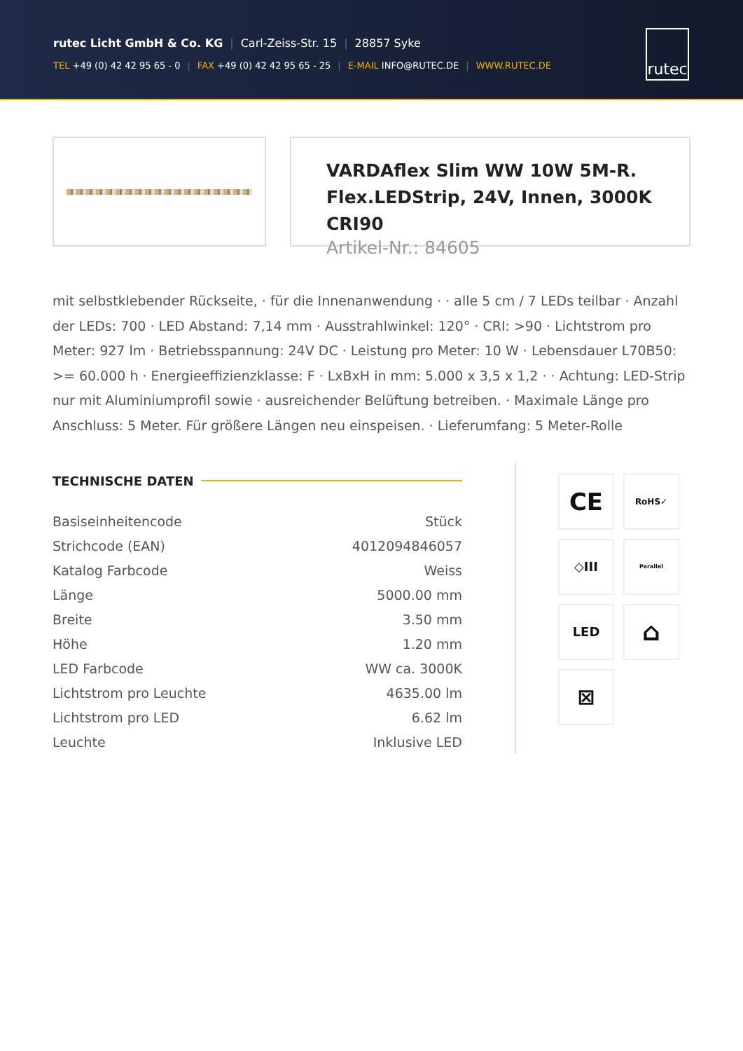rutec Licht GmbH & Co. KG | Carl-Zeiss-Str. 15 | 28857 Syke
TEL +49 (0) 42 42 95 65 - 0 | FAX +49 (0) 42 42 95 65 - 25 | E-MAIL INFO@RUTEC.DE | WWW.RUTEC.DE
rutec
VARDAflex Slim WW 10W 5M-R.
Flex.LEDStrip, 24V, Innen, 3000K CRI90
Artikel-Nr.: 84605
mit selbstklebender Rückseite, · für die Innenanwendung · · alle 5 cm / 7 LEDs teilbar · Anzahl der LEDs: 700 · LED Abstand: 7,14 mm · Ausstrahlwinkel: 120° · CRI: >90 · Lichtstrom pro Meter: 927 lm · Betriebsspannung: 24V DC · Leistung pro Meter: 10 W · Lebensdauer L70B50: >= 60.000 h · Energieeffizienzklasse: F · LxBxH in mm: 5.000 x 3,5 x 1,2 · · Achtung: LED-Strip nur mit Aluminiumprofil sowie · ausreichender Belüftung betreiben. · Maximale Länge pro Anschluss: 5 Meter. Für größere Längen neu einspeisen. · Lieferumfang: 5 Meter-Rolle
TECHNISCHE DATEN
| Basiseinheitencode | Stück |
| Strichcode (EAN) | 4012094846057 |
| Katalog Farbcode | Weiss |
| Länge | 5000.00 mm |
| Breite | 3.50 mm |
| Höhe | 1.20 mm |
| LED Farbcode | WW ca. 3000K |
| Lichtstrom pro Leuchte | 4635.00 lm |
| Lichtstrom pro LED | 6.62 lm |
| Leuchte | Inklusive LED |
CE
RoHS✓
◇III
Parallel
LED
⌂
⊠